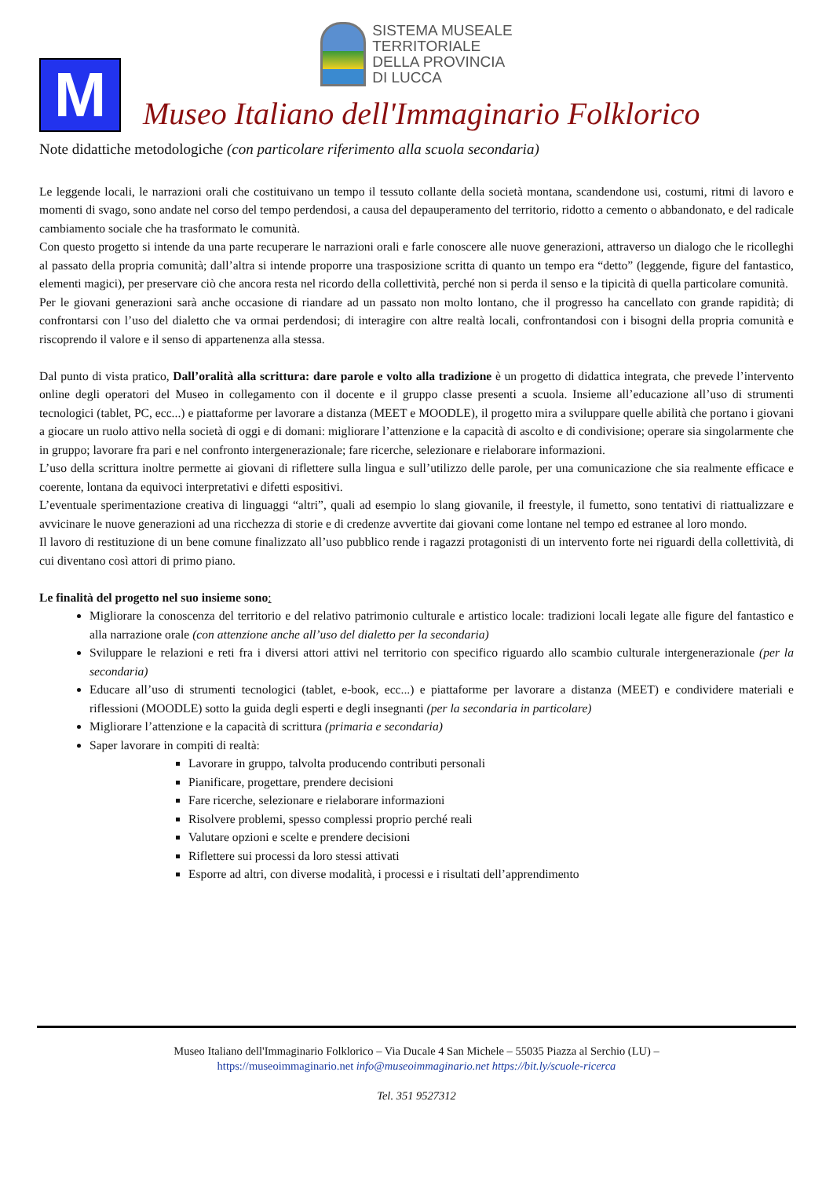SISTEMA MUSEALE
TERRITORIALE
DELLA PROVINCIA
DI LUCCA
M
Museo Italiano dell'Immaginario Folklorico
Note didattiche metodologiche (con particolare riferimento alla scuola secondaria)
Le leggende locali, le narrazioni orali che costituivano un tempo il tessuto collante della società montana, scandendone usi, costumi, ritmi di lavoro e momenti di svago, sono andate nel corso del tempo perdendosi, a causa del depauperamento del territorio, ridotto a cemento o abbandonato, e del radicale cambiamento sociale che ha trasformato le comunità.
Con questo progetto si intende da una parte recuperare le narrazioni orali e farle conoscere alle nuove generazioni, attraverso un dialogo che le ricolleghi al passato della propria comunità; dall’altra si intende proporre una trasposizione scritta di quanto un tempo era “detto” (leggende, figure del fantastico, elementi magici), per preservare ciò che ancora resta nel ricordo della collettività, perché non si perda il senso e la tipicità di quella particolare comunità.
Per le giovani generazioni sarà anche occasione di riandare ad un passato non molto lontano, che il progresso ha cancellato con grande rapidità; di confrontarsi con l’uso del dialetto che va ormai perdendosi; di interagire con altre realtà locali, confrontandosi con i bisogni della propria comunità e riscoprendo il valore e il senso di appartenenza alla stessa.
Dal punto di vista pratico, Dall’oralità alla scrittura: dare parole e volto alla tradizione è un progetto di didattica integrata, che prevede l’intervento online degli operatori del Museo in collegamento con il docente e il gruppo classe presenti a scuola. Insieme all’educazione all’uso di strumenti tecnologici (tablet, PC, ecc...) e piattaforme per lavorare a distanza (MEET e MOODLE), il progetto mira a sviluppare quelle abilità che portano i giovani a giocare un ruolo attivo nella società di oggi e di domani: migliorare l’attenzione e la capacità di ascolto e di condivisione; operare sia singolarmente che in gruppo; lavorare fra pari e nel confronto intergenerazionale; fare ricerche, selezionare e rielaborare informazioni.
L’uso della scrittura inoltre permette ai giovani di riflettere sulla lingua e sull’utilizzo delle parole, per una comunicazione che sia realmente efficace e coerente, lontana da equivoci interpretativi e difetti espositivi.
L’eventuale sperimentazione creativa di linguaggi “altri”, quali ad esempio lo slang giovanile, il freestyle, il fumetto, sono tentativi di riattualizzare e avvicinare le nuove generazioni ad una ricchezza di storie e di credenze avvertite dai giovani come lontane nel tempo ed estranee al loro mondo.
Il lavoro di restituzione di un bene comune finalizzato all’uso pubblico rende i ragazzi protagonisti di un intervento forte nei riguardi della collettività, di cui diventano così attori di primo piano.
Le finalità del progetto nel suo insieme sono:
Migliorare la conoscenza del territorio e del relativo patrimonio culturale e artistico locale: tradizioni locali legate alle figure del fantastico e alla narrazione orale (con attenzione anche all’uso del dialetto per la secondaria)
Sviluppare le relazioni e reti fra i diversi attori attivi nel territorio con specifico riguardo allo scambio culturale intergenerazionale (per la secondaria)
Educare all’uso di strumenti tecnologici (tablet, e-book, ecc...) e piattaforme per lavorare a distanza (MEET) e condividere materiali e riflessioni (MOODLE) sotto la guida degli esperti e degli insegnanti (per la secondaria in particolare)
Migliorare l’attenzione e la capacità di scrittura (primaria e secondaria)
Saper lavorare in compiti di realtà:
Lavorare in gruppo, talvolta producendo contributi personali
Pianificare, progettare, prendere decisioni
Fare ricerche, selezionare e rielaborare informazioni
Risolvere problemi, spesso complessi proprio perché reali
Valutare opzioni e scelte e prendere decisioni
Riflettere sui processi da loro stessi attivati
Esporre ad altri, con diverse modalità, i processi e i risultati dell’apprendimento
Museo Italiano dell'Immaginario Folklorico – Via Ducale 4 San Michele – 55035 Piazza al Serchio (LU) –
https://museoimmaginario.net info@museoimmaginario.net https://bit.ly/scuole-ricerca
Tel. 351 9527312